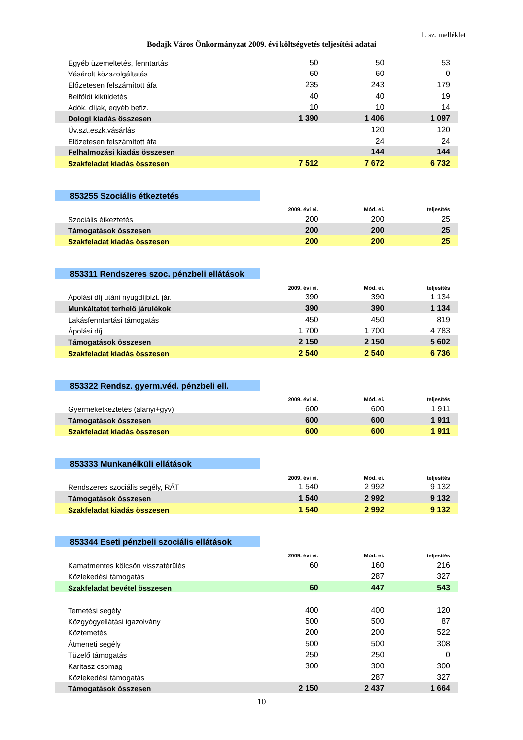1. sz. melléklet
Bodajk Város Önkormányzat 2009. évi költségvetés teljesítési adatai
| Egyéb üzemeltetés, fenntartás | 50 | 50 | 53 |
| Vásárolt közszolgáltatás | 60 | 60 | 0 |
| Előzetesen felszámított áfa | 235 | 243 | 179 |
| Belföldi kiküldetés | 40 | 40 | 19 |
| Adók, díjak, egyéb befiz. | 10 | 10 | 14 |
| Dologi kiadás összesen | 1 390 | 1 406 | 1 097 |
| Üv.szt.eszk.vásárlás | | 120 | 120 |
| Előzetesen felszámított áfa | | 24 | 24 |
| Felhalmozási kiadás összesen | | 144 | 144 |
| Szakfeladat kiadás összesen | 7 512 | 7 672 | 6 732 |
| 853255 Szociális étkeztetés | | | |
| | 2009. évi ei. | Mód. ei. | teljesítés |
| Szociális étkeztetés | 200 | 200 | 25 |
| Támogatások összesen | 200 | 200 | 25 |
| Szakfeladat kiadás összesen | 200 | 200 | 25 |
| 853311 Rendszeres szoc. pénzbeli ellátások | | | |
| | 2009. évi ei. | Mód. ei. | teljesítés |
| Ápolási díj utáni nyugdíjbizt. jár. | 390 | 390 | 1 134 |
| Munkáltatót terhelő járulékok | 390 | 390 | 1 134 |
| Lakásfenntartási támogatás | 450 | 450 | 819 |
| Ápolási díj | 1 700 | 1 700 | 4 783 |
| Támogatások összesen | 2 150 | 2 150 | 5 602 |
| Szakfeladat kiadás összesen | 2 540 | 2 540 | 6 736 |
| 853322 Rendsz. gyerm.véd. pénzbeli ell. | | | |
| | 2009. évi ei. | Mód. ei. | teljesítés |
| Gyermekétkeztetés (alanyi+gyv) | 600 | 600 | 1 911 |
| Támogatások összesen | 600 | 600 | 1 911 |
| Szakfeladat kiadás összesen | 600 | 600 | 1 911 |
| 853333 Munkanélküli ellátások | | | |
| | 2009. évi ei. | Mód. ei. | teljesítés |
| Rendszeres szociális segély, RÁT | 1 540 | 2 992 | 9 132 |
| Támogatások összesen | 1 540 | 2 992 | 9 132 |
| Szakfeladat kiadás összesen | 1 540 | 2 992 | 9 132 |
| 853344 Eseti pénzbeli szociális ellátások | | | |
| | 2009. évi ei. | Mód. ei. | teljesítés |
| Kamatmentes kölcsön visszatérülés | 60 | 160 | 216 |
| Közlekedési támogatás | | 287 | 327 |
| Szakfeladat bevétel összesen | 60 | 447 | 543 |
| Temetési segély | 400 | 400 | 120 |
| Közgyógyellátási igazolvány | 500 | 500 | 87 |
| Köztemetés | 200 | 200 | 522 |
| Átmeneti segély | 500 | 500 | 308 |
| Tüzelő támogatás | 250 | 250 | 0 |
| Karitasz csomag | 300 | 300 | 300 |
| Közlekedési támogatás | | 287 | 327 |
| Támogatások összesen | 2 150 | 2 437 | 1 664 |
10